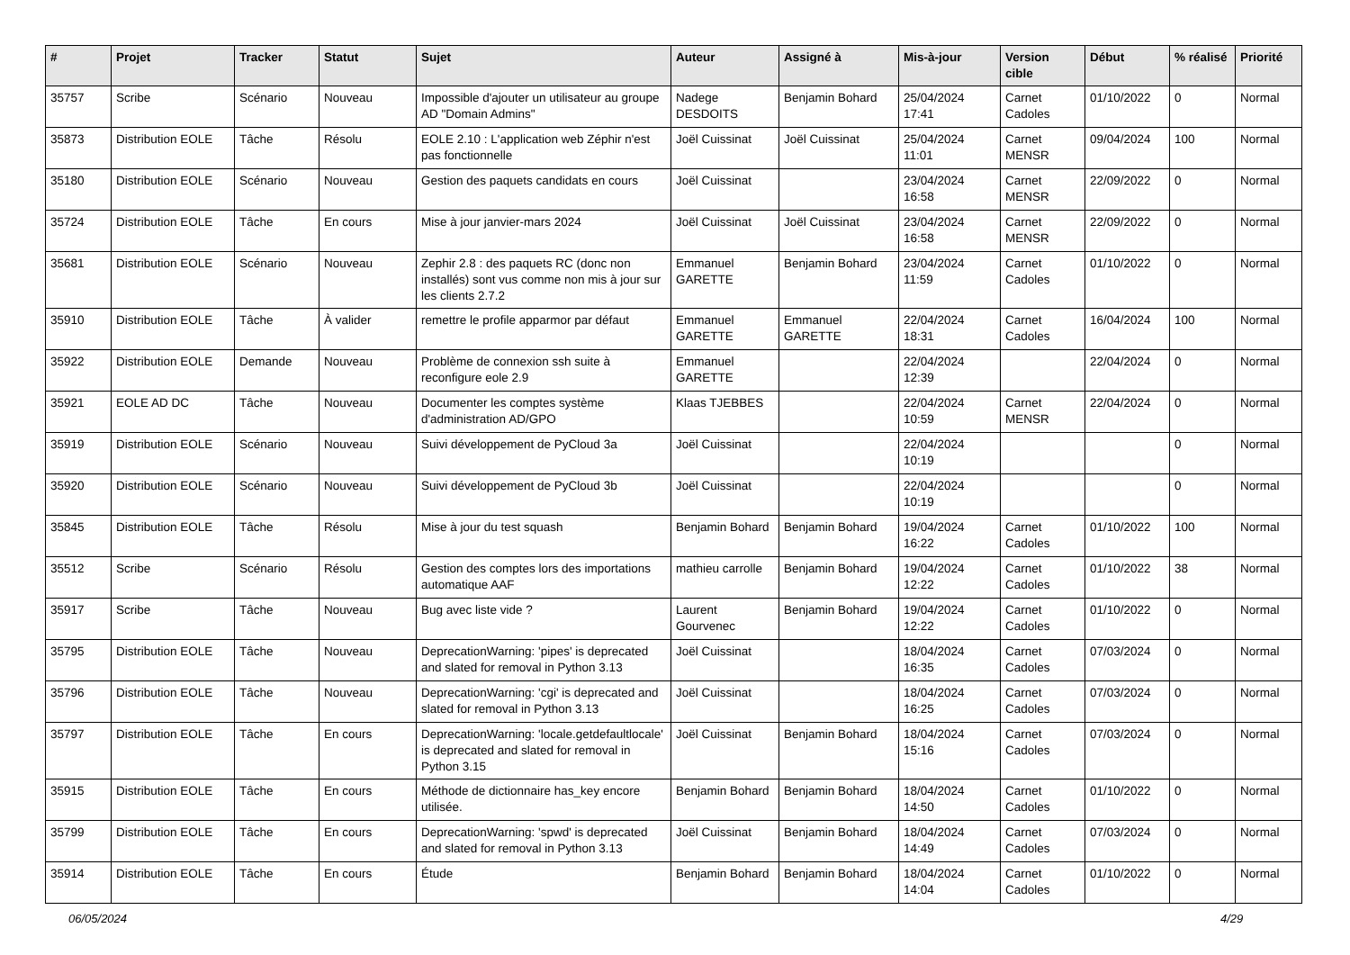| # | Projet | Tracker | Statut | Sujet | Auteur | Assigné à | Mis-à-jour | Version cible | Début | % réalisé | Priorité |
| --- | --- | --- | --- | --- | --- | --- | --- | --- | --- | --- | --- |
| 35757 | Scribe | Scénario | Nouveau | Impossible d'ajouter un utilisateur au groupe AD "Domain Admins" | Nadege DESDOITS | Benjamin Bohard | 25/04/2024 17:41 | Carnet Cadoles | 01/10/2022 | 0 | Normal |
| 35873 | Distribution EOLE | Tâche | Résolu | EOLE 2.10 : L'application web Zéphir n'est pas fonctionnelle | Joël Cuissinat | Joël Cuissinat | 25/04/2024 11:01 | Carnet MENSR | 09/04/2024 | 100 | Normal |
| 35180 | Distribution EOLE | Scénario | Nouveau | Gestion des paquets candidats en cours | Joël Cuissinat | | 23/04/2024 16:58 | Carnet MENSR | 22/09/2022 | 0 | Normal |
| 35724 | Distribution EOLE | Tâche | En cours | Mise à jour janvier-mars 2024 | Joël Cuissinat | Joël Cuissinat | 23/04/2024 16:58 | Carnet MENSR | 22/09/2022 | 0 | Normal |
| 35681 | Distribution EOLE | Scénario | Nouveau | Zephir 2.8 : des paquets RC (donc non installés) sont vus comme non mis à jour sur les clients 2.7.2 | Emmanuel GARETTE | Benjamin Bohard | 23/04/2024 11:59 | Carnet Cadoles | 01/10/2022 | 0 | Normal |
| 35910 | Distribution EOLE | Tâche | À valider | remettre le profile apparmor par défaut | Emmanuel GARETTE | Emmanuel GARETTE | 22/04/2024 18:31 | Carnet Cadoles | 16/04/2024 | 100 | Normal |
| 35922 | Distribution EOLE | Demande | Nouveau | Problème de connexion ssh suite à reconfigure eole 2.9 | Emmanuel GARETTE | | 22/04/2024 12:39 | | 22/04/2024 | 0 | Normal |
| 35921 | EOLE AD DC | Tâche | Nouveau | Documenter les comptes système d'administration AD/GPO | Klaas TJEBBES | | 22/04/2024 10:59 | Carnet MENSR | 22/04/2024 | 0 | Normal |
| 35919 | Distribution EOLE | Scénario | Nouveau | Suivi développement de PyCloud 3a | Joël Cuissinat | | 22/04/2024 10:19 | | | 0 | Normal |
| 35920 | Distribution EOLE | Scénario | Nouveau | Suivi développement de PyCloud 3b | Joël Cuissinat | | 22/04/2024 10:19 | | | 0 | Normal |
| 35845 | Distribution EOLE | Tâche | Résolu | Mise à jour du test squash | Benjamin Bohard | Benjamin Bohard | 19/04/2024 16:22 | Carnet Cadoles | 01/10/2022 | 100 | Normal |
| 35512 | Scribe | Scénario | Résolu | Gestion des comptes lors des importations automatique AAF | mathieu carrolle | Benjamin Bohard | 19/04/2024 12:22 | Carnet Cadoles | 01/10/2022 | 38 | Normal |
| 35917 | Scribe | Tâche | Nouveau | Bug avec liste vide ? | Laurent Gourvenec | Benjamin Bohard | 19/04/2024 12:22 | Carnet Cadoles | 01/10/2022 | 0 | Normal |
| 35795 | Distribution EOLE | Tâche | Nouveau | DeprecationWarning: 'pipes' is deprecated and slated for removal in Python 3.13 | Joël Cuissinat | | 18/04/2024 16:35 | Carnet Cadoles | 07/03/2024 | 0 | Normal |
| 35796 | Distribution EOLE | Tâche | Nouveau | DeprecationWarning: 'cgi' is deprecated and slated for removal in Python 3.13 | Joël Cuissinat | | 18/04/2024 16:25 | Carnet Cadoles | 07/03/2024 | 0 | Normal |
| 35797 | Distribution EOLE | Tâche | En cours | DeprecationWarning: 'locale.getdefaultlocale' is deprecated and slated for removal in Python 3.15 | Joël Cuissinat | Benjamin Bohard | 18/04/2024 15:16 | Carnet Cadoles | 07/03/2024 | 0 | Normal |
| 35915 | Distribution EOLE | Tâche | En cours | Méthode de dictionnaire has_key encore utilisée. | Benjamin Bohard | Benjamin Bohard | 18/04/2024 14:50 | Carnet Cadoles | 01/10/2022 | 0 | Normal |
| 35799 | Distribution EOLE | Tâche | En cours | DeprecationWarning: 'spwd' is deprecated and slated for removal in Python 3.13 | Joël Cuissinat | Benjamin Bohard | 18/04/2024 14:49 | Carnet Cadoles | 07/03/2024 | 0 | Normal |
| 35914 | Distribution EOLE | Tâche | En cours | Étude | Benjamin Bohard | Benjamin Bohard | 18/04/2024 14:04 | Carnet Cadoles | 01/10/2022 | 0 | Normal |
06/05/2024 4/29